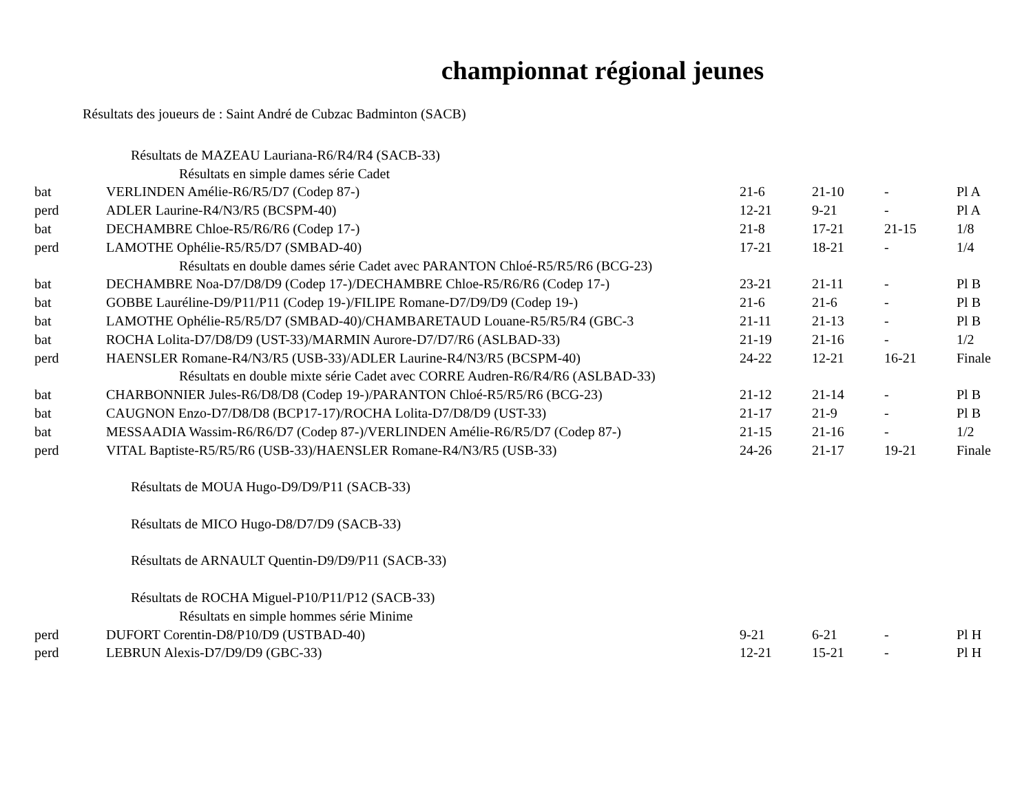championnat régional jeunes
Résultats des joueurs de : Saint André de Cubzac Badminton (SACB)
| Résultats de MAZEAU Lauriana-R6/R4/R4 (SACB-33) | | | | | |
| Résultats en simple dames série Cadet | | | | | |
| bat | VERLINDEN Amélie-R6/R5/D7 (Codep 87-) | 21-6 | 21-10 | - | Pl A |
| perd | ADLER Laurine-R4/N3/R5 (BCSPM-40) | 12-21 | 9-21 | - | Pl A |
| bat | DECHAMBRE Chloe-R5/R6/R6 (Codep 17-) | 21-8 | 17-21 | 21-15 | 1/8 |
| perd | LAMOTHE Ophélie-R5/R5/D7 (SMBAD-40) | 17-21 | 18-21 | - | 1/4 |
| Résultats en double dames série Cadet avec PARANTON Chloé-R5/R5/R6 (BCG-23) | | | | | |
| bat | DECHAMBRE Noa-D7/D8/D9 (Codep 17-)/DECHAMBRE Chloe-R5/R6/R6 (Codep 17-) | 23-21 | 21-11 | - | Pl B |
| bat | GOBBE Lauréline-D9/P11/P11 (Codep 19-)/FILIPE Romane-D7/D9/D9 (Codep 19-) | 21-6 | 21-6 | - | Pl B |
| bat | LAMOTHE Ophélie-R5/R5/D7 (SMBAD-40)/CHAMBARETAUD Louane-R5/R5/R4 (GBC-3 | 21-11 | 21-13 | - | Pl B |
| bat | ROCHA Lolita-D7/D8/D9 (UST-33)/MARMIN Aurore-D7/D7/R6 (ASLBAD-33) | 21-19 | 21-16 | - | 1/2 |
| perd | HAENSLER Romane-R4/N3/R5 (USB-33)/ADLER Laurine-R4/N3/R5 (BCSPM-40) | 24-22 | 12-21 | 16-21 | Finale |
| Résultats en double mixte série Cadet avec CORRE Audren-R6/R4/R6 (ASLBAD-33) | | | | | |
| bat | CHARBONNIER Jules-R6/D8/D8 (Codep 19-)/PARANTON Chloé-R5/R5/R6 (BCG-23) | 21-12 | 21-14 | - | Pl B |
| bat | CAUGNON Enzo-D7/D8/D8 (BCP17-17)/ROCHA Lolita-D7/D8/D9 (UST-33) | 21-17 | 21-9 | - | Pl B |
| bat | MESSAADIA Wassim-R6/R6/D7 (Codep 87-)/VERLINDEN Amélie-R6/R5/D7 (Codep 87-) | 21-15 | 21-16 | - | 1/2 |
| perd | VITAL Baptiste-R5/R5/R6 (USB-33)/HAENSLER Romane-R4/N3/R5 (USB-33) | 24-26 | 21-17 | 19-21 | Finale |
| Résultats de MOUA Hugo-D9/D9/P11 (SACB-33) | | | | | |
| Résultats de MICO Hugo-D8/D7/D9 (SACB-33) | | | | | |
| Résultats de ARNAULT Quentin-D9/D9/P11 (SACB-33) | | | | | |
| Résultats de ROCHA Miguel-P10/P11/P12 (SACB-33) | | | | | |
| Résultats en simple hommes série Minime | | | | | |
| perd | DUFORT Corentin-D8/P10/D9 (USTBAD-40) | 9-21 | 6-21 | - | Pl H |
| perd | LEBRUN Alexis-D7/D9/D9 (GBC-33) | 12-21 | 15-21 | - | Pl H |